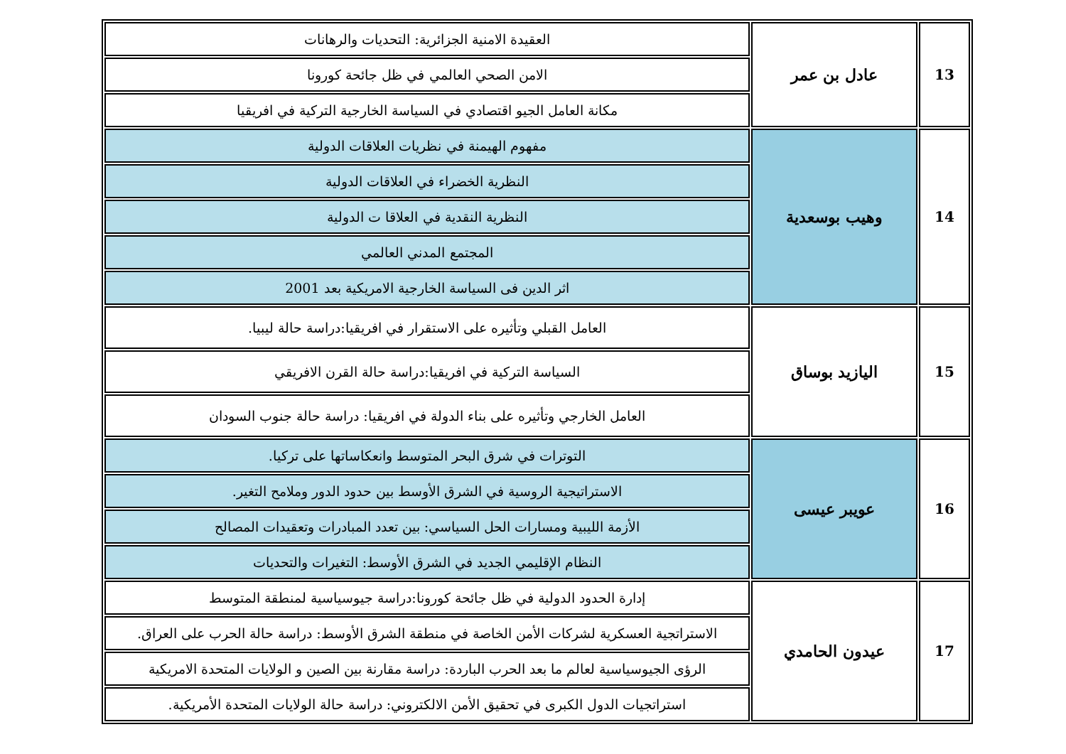| 13 | عادل بن عمر | العقيدة الامنية الجزائرية: التحديات والرهانات |
| | | الامن الصحي العالمي في ظل جائحة كورونا |
| | | مكانة العامل الجيو اقتصادي في السياسة الخارجية التركية في افريقيا |
| 14 | وهيب بوسعدية | مفهوم الهيمنة في نظريات العلاقات الدولية |
| | | النظرية الخضراء في العلاقات الدولية |
| | | النظرية النقدية في العلاقا ت الدولية |
| | | المجتمع المدني العالمي |
| | | اثر الدين فى السياسة الخارجية الامريكية بعد 2001 |
| 15 | اليازيد بوساق | العامل القبلي وتأثيره على الاستقرار في افريقيا:دراسة حالة ليبيا. |
| | | السياسة التركية في افريقيا:دراسة حالة القرن الافريقي |
| | | العامل الخارجي وتأثيره على بناء الدولة في افريقيا: دراسة حالة جنوب السودان |
| 16 | عويبر عيسى | التوترات في شرق البحر المتوسط وانعكاساتها على تركيا. |
| | | الاستراتيجية الروسية في الشرق الأوسط بين حدود الدور وملامح التغير. |
| | | الأزمة الليبية ومسارات الحل السياسي: بين تعدد المبادرات وتعقيدات المصالح |
| | | النظام الإقليمي الجديد في الشرق الأوسط: التغيرات والتحديات |
| 17 | عيدون الحامدي | إدارة الحدود الدولية في ظل جائحة كورونا:دراسة جيوسياسية لمنطقة المتوسط |
| | | الاستراتجية العسكرية لشركات الأمن الخاصة في منطقة الشرق الأوسط: دراسة حالة الحرب على العراق. |
| | | الرؤى الجيوسياسية لعالم ما بعد الحرب الباردة: دراسة مقارنة بين الصين و الولايات المتحدة الامريكية |
| | | استراتجيات الدول الكبرى في تحقيق الأمن الالكتروني: دراسة حالة الولايات المتحدة الأمريكية. |